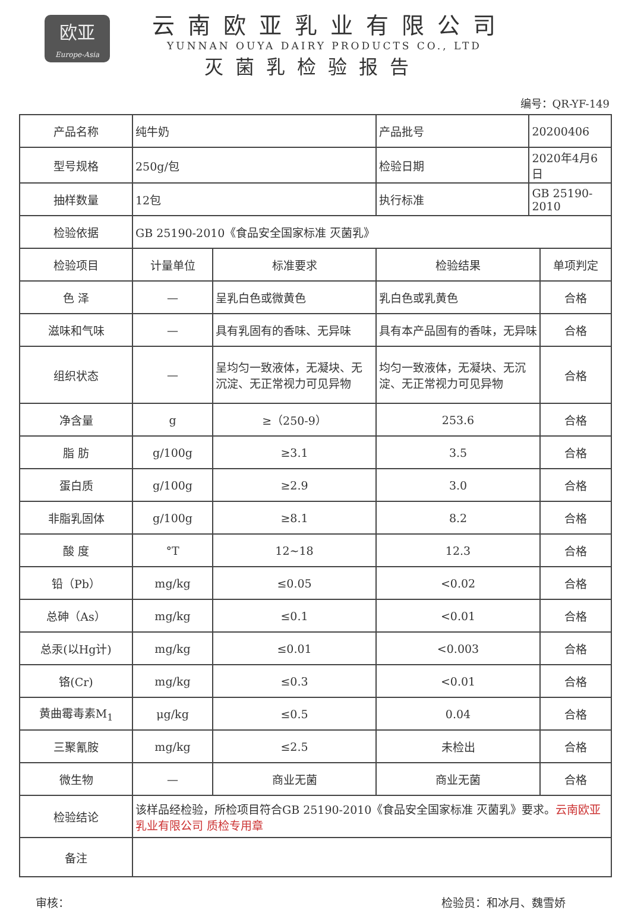欧亚
Europe-Asia
云南欧亚乳业有限公司
YUNNAN OUYA DAIRY PRODUCTS CO., LTD
灭菌乳检验报告
编号：QR-YF-149
| 产品名称 | 纯牛奶 | | 产品批号 | 20200406 | |
| 型号规格 | 250g/包 | | 检验日期 | 2020年4月6日 | |
| 抽样数量 | 12包 | | 执行标准 | GB 25190-2010 | |
| 检验依据 | GB 25190-2010《食品安全国家标准 灭菌乳》 | | | | |
| 检验项目 | 计量单位 | 标准要求 | 检验结果 | | 单项判定 |
| 色 泽 | — | 呈乳白色或微黄色 | 乳白色或乳黄色 | | 合格 |
| 滋味和气味 | — | 具有乳固有的香味、无异味 | 具有本产品固有的香味，无异味 | | 合格 |
| 组织状态 | — | 呈均匀一致液体，无凝块、无沉淀、无正常视力可见异物 | 均匀一致液体，无凝块、无沉淀、无正常视力可见异物 | | 合格 |
| 净含量 | g | ≥（250-9） | 253.6 | | 合格 |
| 脂 肪 | g/100g | ≥3.1 | 3.5 | | 合格 |
| 蛋白质 | g/100g | ≥2.9 | 3.0 | | 合格 |
| 非脂乳固体 | g/100g | ≥8.1 | 8.2 | | 合格 |
| 酸 度 | °T | 12~18 | 12.3 | | 合格 |
| 铅（Pb） | mg/kg | ≤0.05 | <0.02 | | 合格 |
| 总砷（As） | mg/kg | ≤0.1 | <0.01 | | 合格 |
| 总汞(以Hg计) | mg/kg | ≤0.01 | <0.003 | | 合格 |
| 铬(Cr) | mg/kg | ≤0.3 | <0.01 | | 合格 |
| 黄曲霉毒素M<sub>1</sub> | μg/kg | ≤0.5 | 0.04 | | 合格 |
| 三聚氰胺 | mg/kg | ≤2.5 | 未检出 | | 合格 |
| 微生物 | — | 商业无菌 | 商业无菌 | | 合格 |
| 检验结论 | 该样品经检验，所检项目符合GB 25190-2010《食品安全国家标准 灭菌乳》要求。 云南欧亚乳业有限公司 质检专用章 | | | | |
| 备注 | | | | | |
审核： 检验员：和冰月、魏雪娇